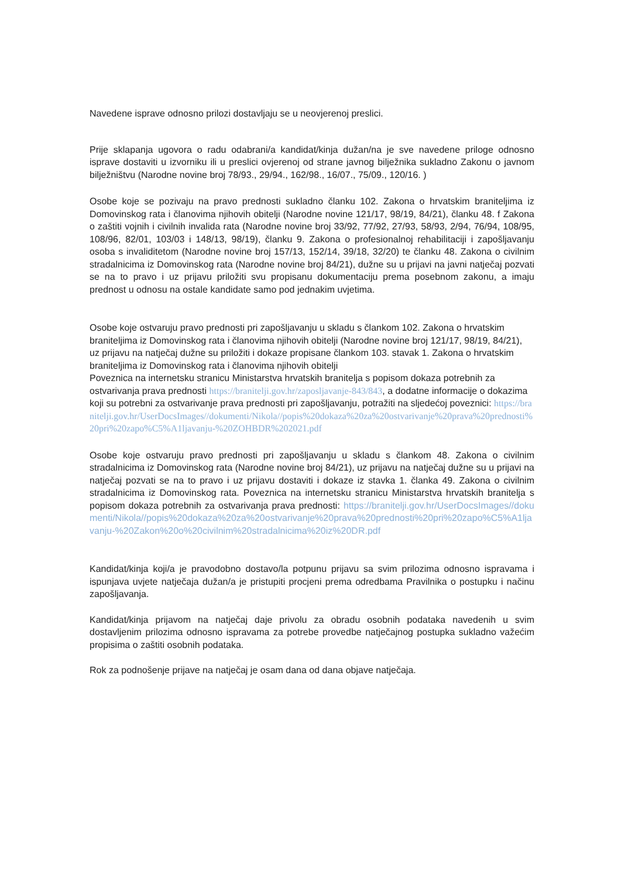Navedene isprave odnosno prilozi dostavljaju se u neovjerenoj preslici.
Prije sklapanja ugovora o radu odabrani/a kandidat/kinja dužan/na je sve navedene priloge odnosno isprave dostaviti u izvorniku ili u preslici ovjerenoj od strane javnog bilježnika sukladno Zakonu o javnom bilježništvu (Narodne novine broj 78/93., 29/94., 162/98., 16/07., 75/09., 120/16. )
Osobe koje se pozivaju na pravo prednosti sukladno članku 102. Zakona o hrvatskim braniteljima iz Domovinskog rata i članovima njihovih obitelji (Narodne novine 121/17, 98/19, 84/21), članku 48. f Zakona o zaštiti vojnih i civilnih invalida rata (Narodne novine broj 33/92, 77/92, 27/93, 58/93, 2/94, 76/94, 108/95, 108/96, 82/01, 103/03 i 148/13, 98/19), članku 9. Zakona o profesionalnoj rehabilitaciji i zapošljavanju osoba s invaliditetom (Narodne novine broj 157/13, 152/14, 39/18, 32/20) te članku 48. Zakona o civilnim stradalnicima iz Domovinskog rata (Narodne novine broj 84/21), dužne su u prijavi na javni natječaj pozvati se na to pravo i uz prijavu priložiti svu propisanu dokumentaciju prema posebnom zakonu, a imaju prednost u odnosu na ostale kandidate samo pod jednakim uvjetima.
Osobe koje ostvaruju pravo prednosti pri zapošljavanju u skladu s člankom 102. Zakona o hrvatskim braniteljima iz Domovinskog rata i članovima njihovih obitelji (Narodne novine broj 121/17, 98/19, 84/21), uz prijavu na natječaj dužne su priložiti i dokaze propisane člankom 103. stavak 1. Zakona o hrvatskim braniteljima iz Domovinskog rata i članovima njihovih obitelji
Poveznica na internetsku stranicu Ministarstva hrvatskih branitelja s popisom dokaza potrebnih za ostvarivanja prava prednosti https://branitelji.gov.hr/zaposljavanje-843/843, a dodatne informacije o dokazima koji su potrebni za ostvarivanje prava prednosti pri zapošljavanju, potražiti na sljedećoj poveznici: https://branitelji.gov.hr/UserDocsImages//dokumenti/Nikola//popis%20dokaza%20za%20ostvarivanje%20prava%20prednosti%20pri%20zapo%C5%A1ljavanju-%20ZOHBDR%202021.pdf
Osobe koje ostvaruju pravo prednosti pri zapošljavanju u skladu s člankom 48. Zakona o civilnim stradalnicima iz Domovinskog rata (Narodne novine broj 84/21), uz prijavu na natječaj dužne su u prijavi na natječaj pozvati se na to pravo i uz prijavu dostaviti i dokaze iz stavka 1. članka 49. Zakona o civilnim stradalnicima iz Domovinskog rata. Poveznica na internetsku stranicu Ministarstva hrvatskih branitelja s popisom dokaza potrebnih za ostvarivanja prava prednosti: https://branitelji.gov.hr/UserDocsImages//dokumenti/Nikola//popis%20dokaza%20za%20ostvarivanje%20prava%20prednosti%20pri%20zapo%C5%A1ljavanju-%20Zakon%20o%20civilnim%20stradalnicima%20iz%20DR.pdf
Kandidat/kinja koji/a je pravodobno dostavo/la potpunu prijavu sa svim prilozima odnosno ispravama i ispunjava uvjete natječaja dužan/a je pristupiti procjeni prema odredbama Pravilnika o postupku i načinu zapošljavanja.
Kandidat/kinja prijavom na natječaj daje privolu za obradu osobnih podataka navedenih u svim dostavljenim prilozima odnosno ispravama za potrebe provedbe natječajnog postupka sukladno važećim propisima o zaštiti osobnih podataka.
Rok za podnošenje prijave na natječaj je osam dana od dana objave natječaja.